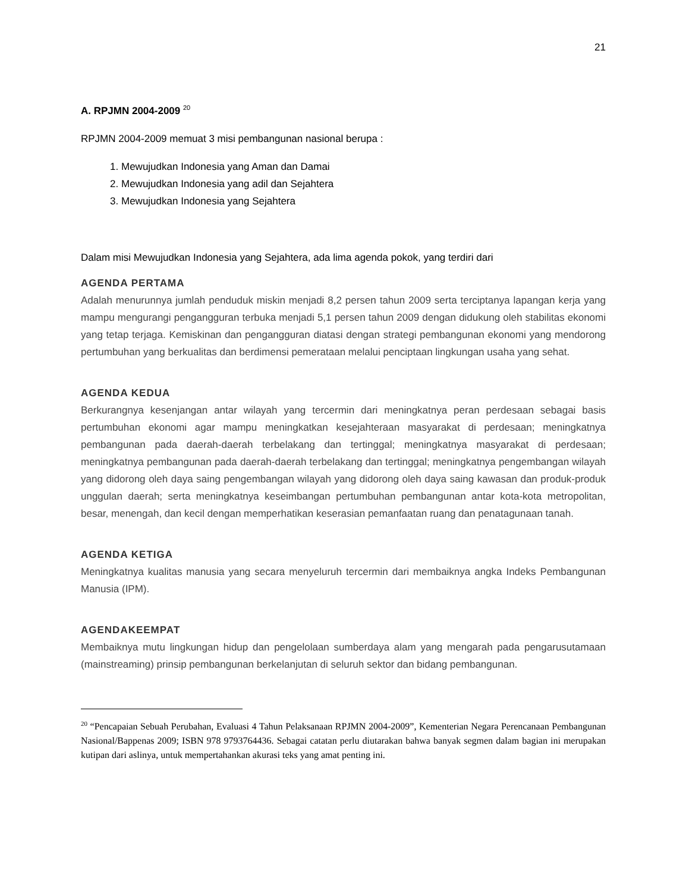21
A. RPJMN 2004-2009 <sup>20</sup>
RPJMN 2004-2009 memuat 3 misi pembangunan nasional berupa :
1. Mewujudkan Indonesia yang Aman dan Damai
2. Mewujudkan Indonesia yang adil dan Sejahtera
3. Mewujudkan Indonesia yang Sejahtera
Dalam misi Mewujudkan Indonesia yang Sejahtera, ada lima agenda pokok, yang terdiri dari
AGENDA PERTAMA
Adalah menurunnya jumlah penduduk miskin menjadi 8,2 persen tahun 2009 serta terciptanya lapangan kerja yang mampu mengurangi pengangguran terbuka menjadi 5,1 persen tahun 2009 dengan didukung oleh stabilitas ekonomi yang tetap terjaga. Kemiskinan dan pengangguran diatasi dengan strategi pembangunan ekonomi yang mendorong pertumbuhan yang berkualitas dan berdimensi pemerataan melalui penciptaan lingkungan usaha yang sehat.
AGENDA KEDUA
Berkurangnya kesenjangan antar wilayah yang tercermin dari meningkatnya peran perdesaan sebagai basis pertumbuhan ekonomi agar mampu meningkatkan kesejahteraan masyarakat di perdesaan; meningkatnya pembangunan pada daerah-daerah terbelakang dan tertinggal; meningkatnya masyarakat di perdesaan; meningkatnya pembangunan pada daerah-daerah terbelakang dan tertinggal; meningkatnya pengembangan wilayah yang didorong oleh daya saing pengembangan wilayah yang didorong oleh daya saing kawasan dan produk-produk unggulan daerah; serta meningkatnya keseimbangan pertumbuhan pembangunan antar kota-kota metropolitan, besar, menengah, dan kecil dengan memperhatikan keserasian pemanfaatan ruang dan penatagunaan tanah.
AGENDA KETIGA
Meningkatnya kualitas manusia yang secara menyeluruh tercermin dari membaiknya angka Indeks Pembangunan Manusia (IPM).
AGENDAKEEMPAT
Membaiknya mutu lingkungan hidup dan pengelolaan sumberdaya alam yang mengarah pada pengarusutamaan (mainstreaming) prinsip pembangunan berkelanjutan di seluruh sektor dan bidang pembangunan.
<sup>20</sup> “Pencapaian Sebuah Perubahan, Evaluasi 4 Tahun Pelaksanaan RPJMN 2004-2009”, Kementerian Negara Perencanaan Pembangunan Nasional/Bappenas 2009; ISBN 978 9793764436. Sebagai catatan perlu diutarakan bahwa banyak segmen dalam bagian ini merupakan kutipan dari aslinya, untuk mempertahankan akurasi teks yang amat penting ini.